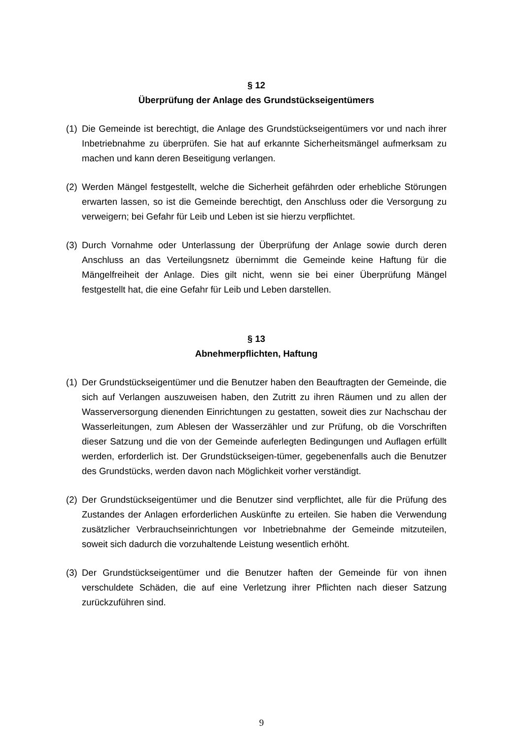§ 12
Überprüfung der Anlage des Grundstückseigentümers
(1) Die Gemeinde ist berechtigt, die Anlage des Grundstückseigentümers vor und nach ihrer Inbetriebnahme zu überprüfen. Sie hat auf erkannte Sicherheitsmängel aufmerksam zu machen und kann deren Beseitigung verlangen.
(2) Werden Mängel festgestellt, welche die Sicherheit gefährden oder erhebliche Störungen erwarten lassen, so ist die Gemeinde berechtigt, den Anschluss oder die Versorgung zu verweigern; bei Gefahr für Leib und Leben ist sie hierzu verpflichtet.
(3) Durch Vornahme oder Unterlassung der Überprüfung der Anlage sowie durch deren Anschluss an das Verteilungsnetz übernimmt die Gemeinde keine Haftung für die Mängelfreiheit der Anlage. Dies gilt nicht, wenn sie bei einer Überprüfung Mängel festgestellt hat, die eine Gefahr für Leib und Leben darstellen.
§ 13
Abnehmerpflichten, Haftung
(1) Der Grundstückseigentümer und die Benutzer haben den Beauftragten der Gemeinde, die sich auf Verlangen auszuweisen haben, den Zutritt zu ihren Räumen und zu allen der Wasserversorgung dienenden Einrichtungen zu gestatten, soweit dies zur Nachschau der Wasserleitungen, zum Ablesen der Wasserzähler und zur Prüfung, ob die Vorschriften dieser Satzung und die von der Gemeinde auferlegten Bedingungen und Auflagen erfüllt werden, erforderlich ist. Der Grundstückseigen-tümer, gegebenenfalls auch die Benutzer des Grundstücks, werden davon nach Möglichkeit vorher verständigt.
(2) Der Grundstückseigentümer und die Benutzer sind verpflichtet, alle für die Prüfung des Zustandes der Anlagen erforderlichen Auskünfte zu erteilen. Sie haben die Verwendung zusätzlicher Verbrauchseinrichtungen vor Inbetriebnahme der Gemeinde mitzuteilen, soweit sich dadurch die vorzuhaltende Leistung wesentlich erhöht.
(3) Der Grundstückseigentümer und die Benutzer haften der Gemeinde für von ihnen verschuldete Schäden, die auf eine Verletzung ihrer Pflichten nach dieser Satzung zurückzuführen sind.
9